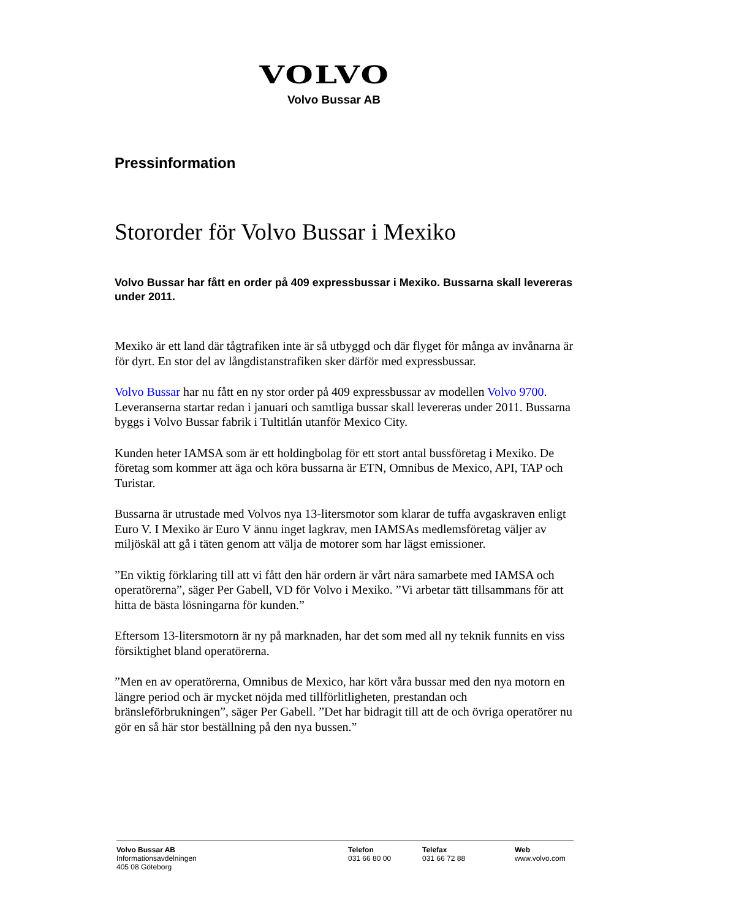VOLVO
Volvo Bussar AB
Pressinformation
Stororder för Volvo Bussar i Mexiko
Volvo Bussar har fått en order på 409 expressbussar i Mexiko. Bussarna skall levereras under 2011.
Mexiko är ett land där tågtrafiken inte är så utbyggd och där flyget för många av invånarna är för dyrt. En stor del av långdistanstrafiken sker därför med expressbussar.
Volvo Bussar har nu fått en ny stor order på 409 expressbussar av modellen Volvo 9700. Leveranserna startar redan i januari och samtliga bussar skall levereras under 2011. Bussarna byggs i Volvo Bussar fabrik i Tultitlán utanför Mexico City.
Kunden heter IAMSA som är ett holdingbolag för ett stort antal bussföretag i Mexiko. De företag som kommer att äga och köra bussarna är ETN, Omnibus de Mexico, API, TAP och Turistar.
Bussarna är utrustade med Volvos nya 13-litersmotor som klarar de tuffa avgaskraven enligt Euro V. I Mexiko är Euro V ännu inget lagkrav, men IAMSAs medlemsföretag väljer av miljöskäl att gå i täten genom att välja de motorer som har lägst emissioner.
”En viktig förklaring till att vi fått den här ordern är vårt nära samarbete med IAMSA och operatörerna”, säger Per Gabell, VD för Volvo i Mexiko. ”Vi arbetar tätt tillsammans för att hitta de bästa lösningarna för kunden.”
Eftersom 13-litersmotorn är ny på marknaden, har det som med all ny teknik funnits en viss försiktighet bland operatörerna.
”Men en av operatörerna, Omnibus de Mexico, har kört våra bussar med den nya motorn en längre period och är mycket nöjda med tillförlitligheten, prestandan och bränsleförbrukningen”, säger Per Gabell. ”Det har bidragit till att de och övriga operatörer nu gör en så här stor beställning på den nya bussen.”
Volvo Bussar AB
Informationsavdelningen
405 08 Göteborg
Telefon
031 66 80 00
Telefax
031 66 72 88
Web
www.volvo.com